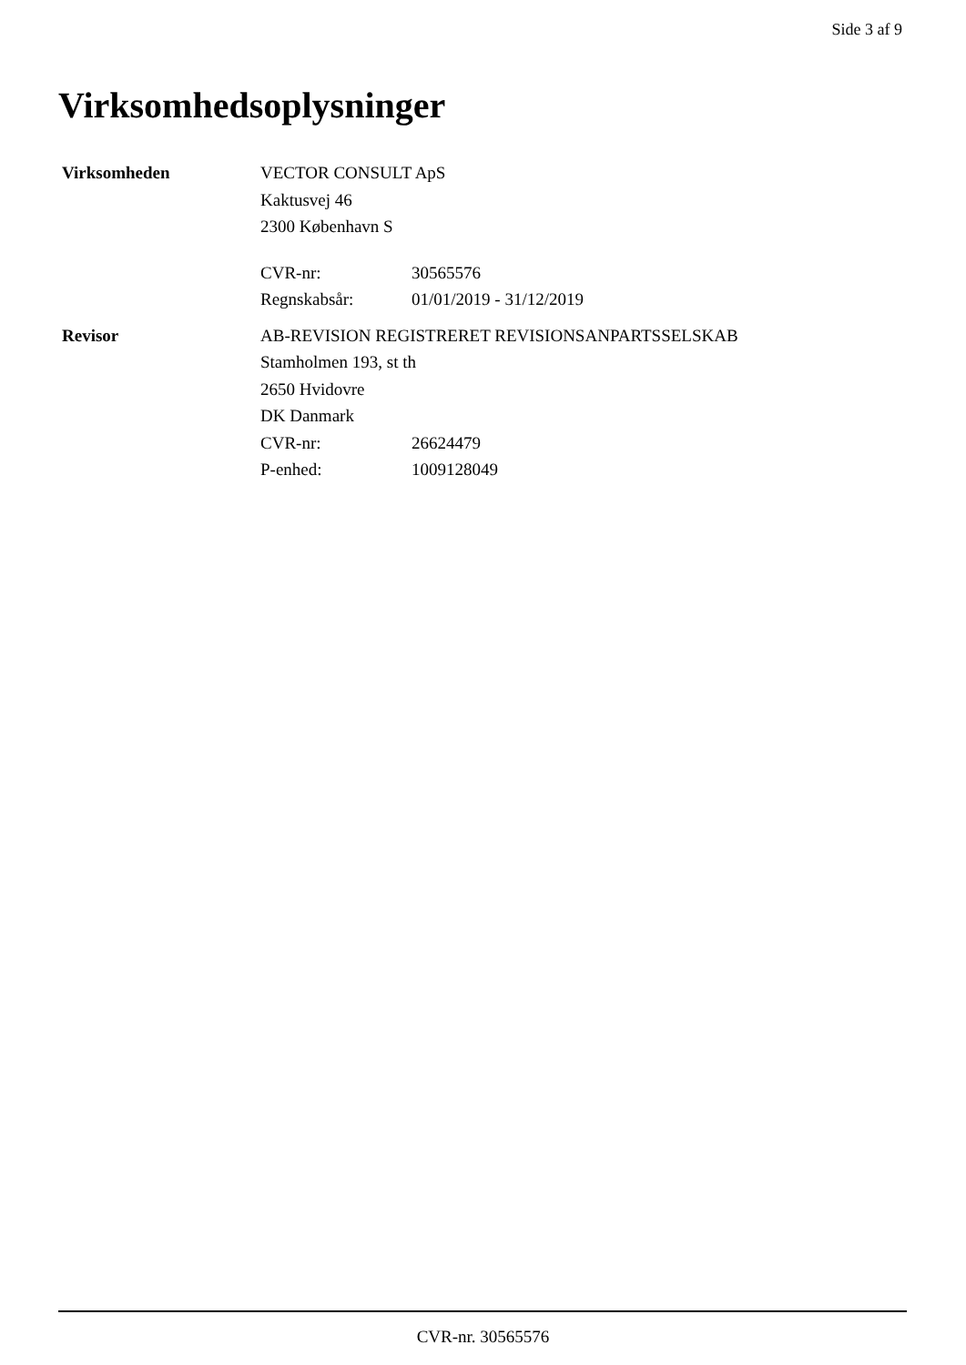Side 3 af 9
Virksomhedsoplysninger
Virksomheden VECTOR CONSULT ApS
Kaktusvej 46
2300 København S
CVR-nr: 30565576
Regnskabsår: 01/01/2019 - 31/12/2019
Revisor AB-REVISION REGISTRERET REVISIONSANPARTSSELSKAB
Stamholmen 193, st th
2650 Hvidovre
DK Danmark
CVR-nr: 26624479
P-enhed: 1009128049
CVR-nr. 30565576